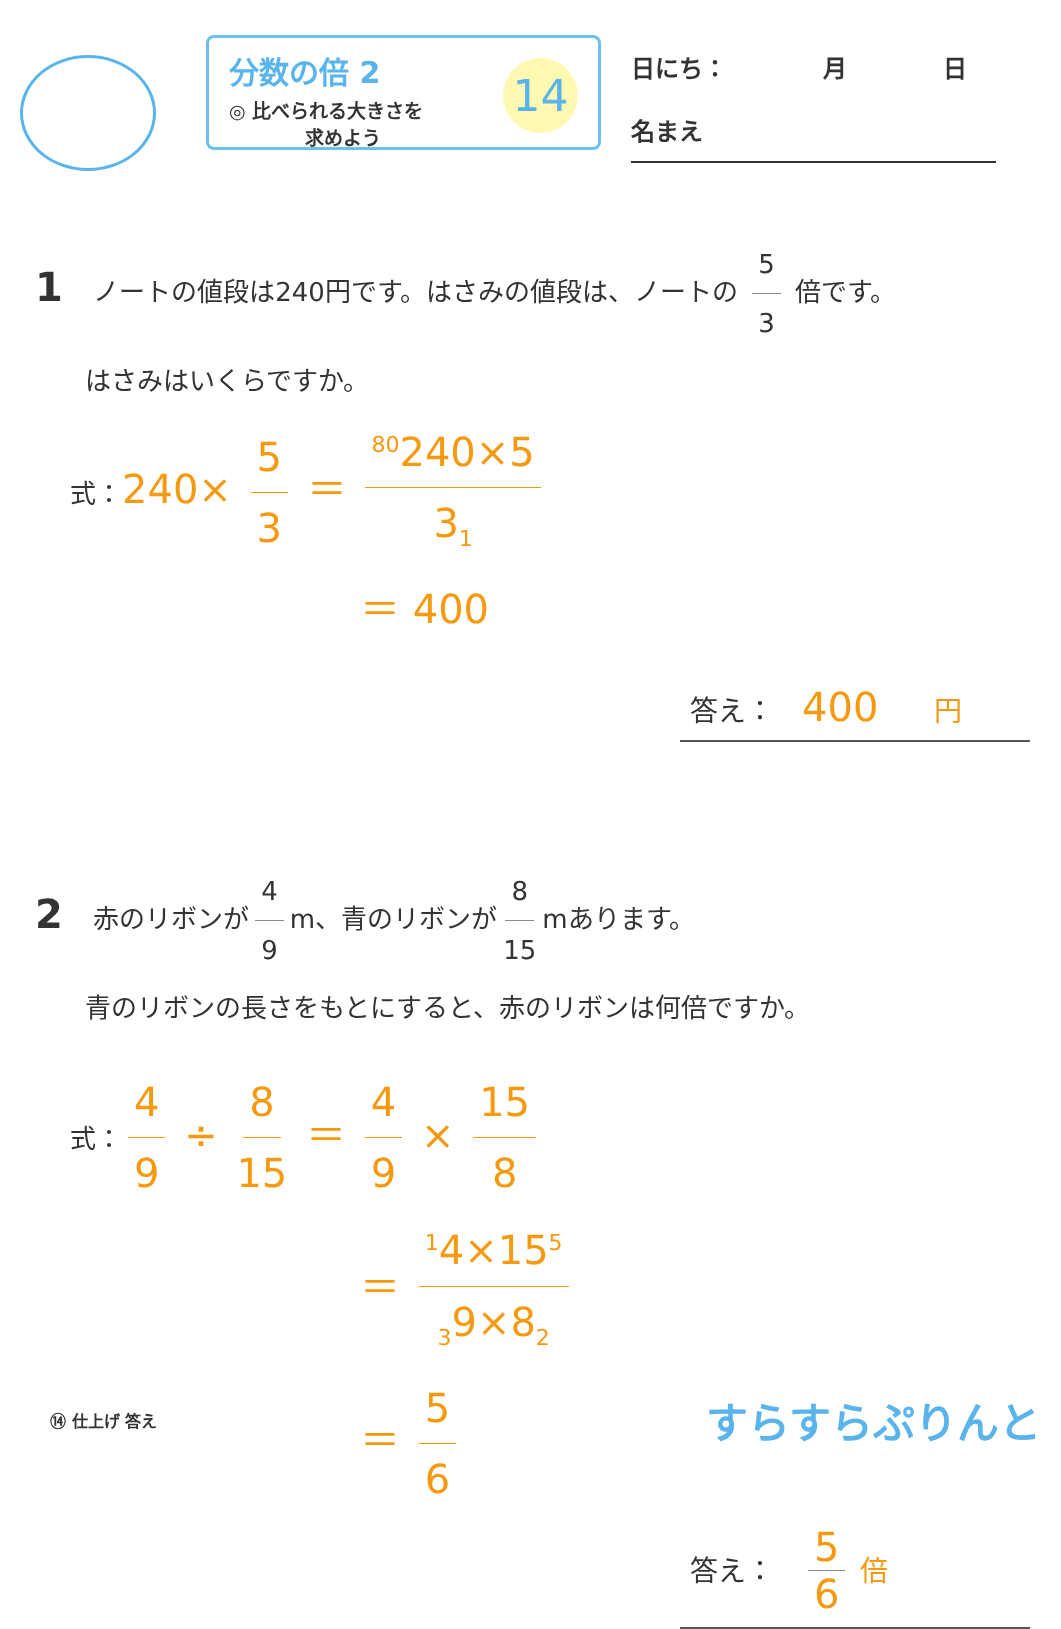分数の倍 2
◎ 比べられる大きさを
　　　　求めよう
14
日にち：　　　　月　　　　日
名まえ
1 ノートの値段は240円です。はさみの値段は、ノートの 5 3 倍です。
はさみはいくらですか。
式：240× 5 3 ＝ <sup>80</sup>240×5 3<sub>1</sub>
＝ 400
答え：　400　　円
2 赤のリボンが 4 9 m、青のリボンが 8 15 mあります。
青のリボンの長さをもとにすると、赤のリボンは何倍ですか。
式： 4 9 ÷ 8 15 ＝ 4 9 × 15 8
＝ <sup>1</sup>4×15<sup>5</sup><sub>3</sub>9×8<sub>2</sub>
＝ 5 6
答え：　5 6 倍
⑭ 仕上げ 答え すらすらぷりんと